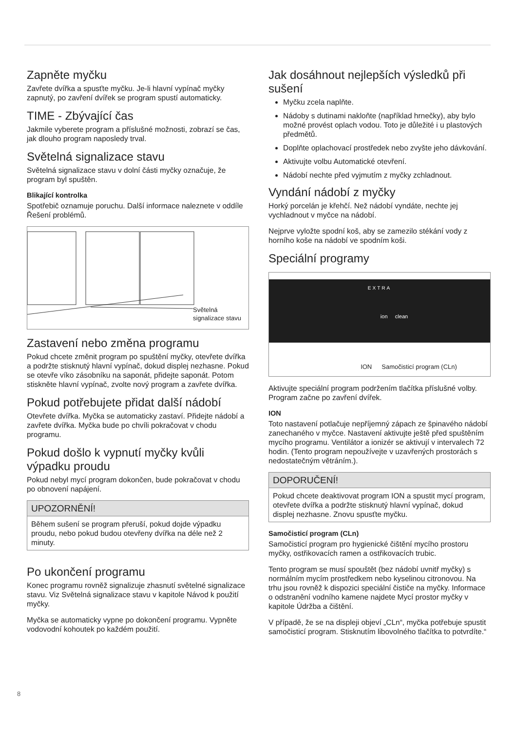Zapněte myčku
Zavřete dvířka a spusťte myčku. Je-li hlavní vypínač myčky zapnutý, po zavření dvířek se program spustí automaticky.
TIME - Zbývající čas
Jakmile vyberete program a příslušné možnosti, zobrazí se čas, jak dlouho program naposledy trval.
Světelná signalizace stavu
Světelná signalizace stavu v dolní části myčky označuje, že program byl spuštěn.
Blikající kontrolka
Spotřebič oznamuje poruchu. Další informace naleznete v oddíle Řešení problémů.
Světelná
signalizace stavu
Zastavení nebo změna programu
Pokud chcete změnit program po spuštění myčky, otevřete dvířka a podržte stisknutý hlavní vypínač, dokud displej nezhasne. Pokud se otevře víko zásobníku na saponát, přidejte saponát. Potom stiskněte hlavní vypínač, zvolte nový program a zavřete dvířka.
Pokud potřebujete přidat další nádobí
Otevřete dvířka. Myčka se automaticky zastaví. Přidejte nádobí a zavřete dvířka. Myčka bude po chvíli pokračovat v chodu programu.
Pokud došlo k vypnutí myčky kvůli výpadku proudu
Pokud nebyl mycí program dokončen, bude pokračovat v chodu po obnovení napájení.
UPOZORNĚNÍ!
Během sušení se program přeruší, pokud dojde výpadku proudu, nebo pokud budou otevřeny dvířka na déle než 2 minuty.
Po ukončení programu
Konec programu rovněž signalizuje zhasnutí světelné signalizace stavu. Viz Světelná signalizace stavu v kapitole Návod k použití myčky.
Myčka se automaticky vypne po dokončení programu. Vypněte vodovodní kohoutek po každém použití.
Jak dosáhnout nejlepších výsledků při sušení
Myčku zcela naplňte.
Nádoby s dutinami nakloňte (například hrnečky), aby bylo možné provést oplach vodou. Toto je důležité i u plastových předmětů.
Doplňte oplachovací prostředek nebo zvyšte jeho dávkování.
Aktivujte volbu Automatické otevření.
Nádobí nechte před vyjmutím z myčky zchladnout.
Vyndání nádobí z myčky
Horký porcelán je křehčí. Než nádobí vyndáte, nechte jej vychladnout v myčce na nádobí.
Nejprve vyložte spodní koš, aby se zamezilo stékání vody z horního koše na nádobí ve spodním koši.
Speciální programy
EXTRA
ion clean
ION Samočisticí program (CLn)
Aktivujte speciální program podržením tlačítka příslušné volby. Program začne po zavření dvířek.
ION
Toto nastavení potlačuje nepříjemný zápach ze špinavého nádobí zanechaného v myčce. Nastavení aktivujte ještě před spuštěním mycího programu. Ventilátor a ionizér se aktivují v intervalech 72 hodin. (Tento program nepoužívejte v uzavřených prostorách s nedostatečným větráním.).
DOPORUČENÍ!
Pokud chcete deaktivovat program ION a spustit mycí program, otevřete dvířka a podržte stisknutý hlavní vypínač, dokud displej nezhasne. Znovu spusťte myčku.
Samočisticí program (CLn)
Samočisticí program pro hygienické čištění mycího prostoru myčky, ostřikovacích ramen a ostřikovacích trubic.
Tento program se musí spouštět (bez nádobí uvnitř myčky) s normálním mycím prostředkem nebo kyselinou citronovou. Na trhu jsou rovněž k dispozici speciální čističe na myčky. Informace o odstranění vodního kamene najdete Mycí prostor myčky v kapitole Údržba a čištění.
V případě, že se na displeji objeví „CLn“, myčka potřebuje spustit samočisticí program. Stisknutím libovolného tlačítka to potvrdíte.“
8